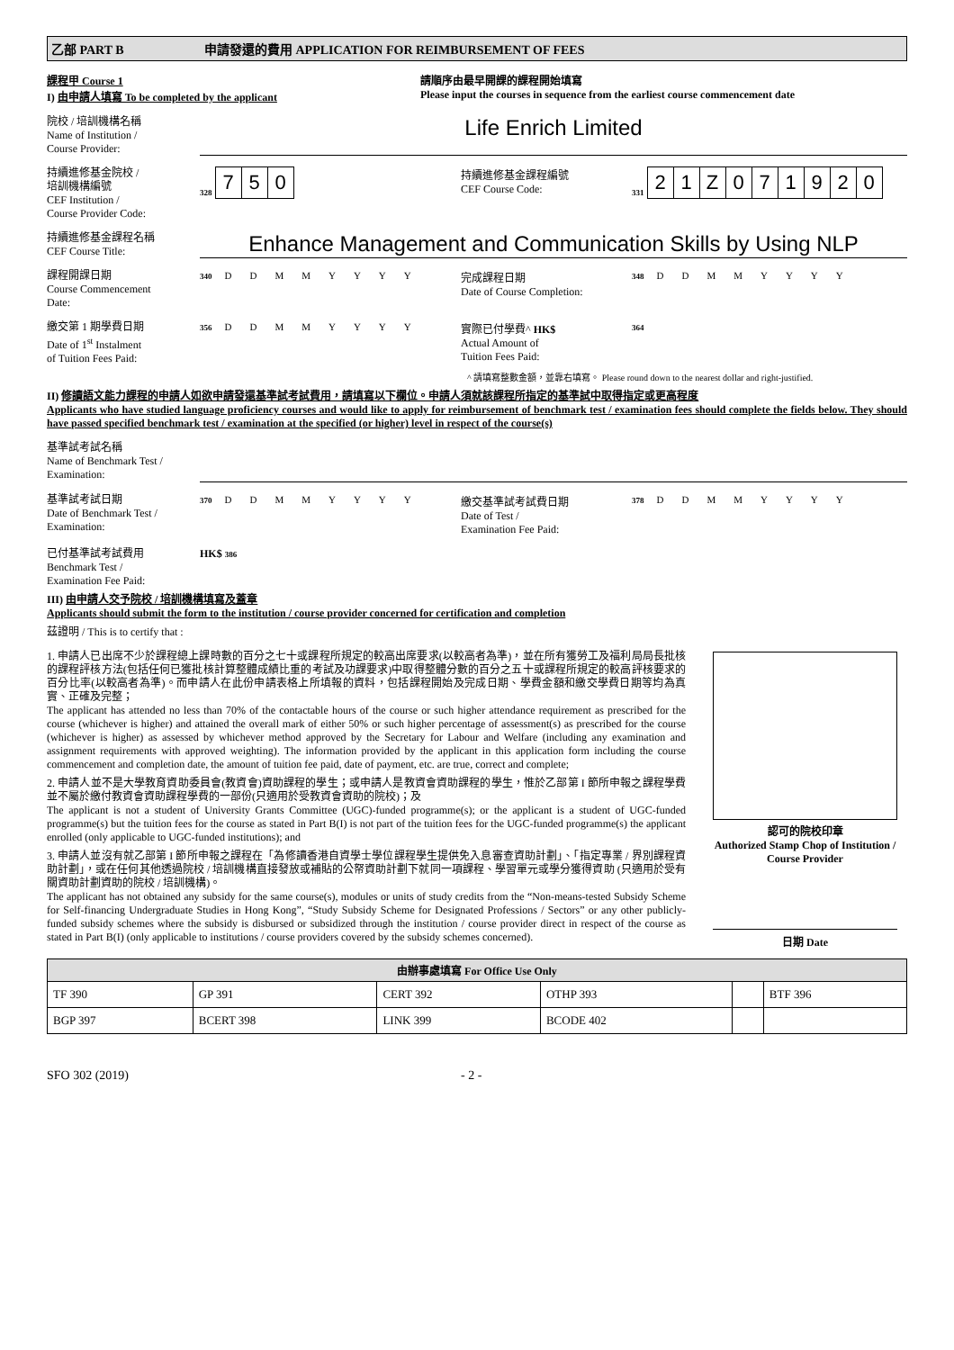乙部 PART B 申請發還的費用 APPLICATION FOR REIMBURSEMENT OF FEES
課程甲 Course 1
I) 由申請人填寫 To be completed by the applicant
請順序由最早開課的課程開始填寫
Please input the courses in sequence from the earliest course commencement date
院校 / 培訓機構名稱
Name of Institution /
Course Provider:
Life Enrich Limited
持續進修基金院校 /
培訓機構編號
CEF Institution /
Course Provider Code:
328 750
持續進修基金課程編號
CEF Course Code:
331 21 Z 071920
持續進修基金課程名稱
CEF Course Title:
Enhance Management and Communication Skills by Using NLP
課程開課日期
Course Commencement
Date:
340 DDMMYYYY
完成課程日期
Date of Course Completion:
348 DDMMYYYY
繳交第 1 期學費日期
Date of 1<sup>st</sup> Instalment
of Tuition Fees Paid:
356 DDMMYYYY
實際已付學費^ HK$
Actual Amount of
Tuition Fees Paid:
364
^ 請填寫整數金額，並靠右填寫。 Please round down to the nearest dollar and right-justified.
II) 修讀語文能力課程的申請人如欲申請發還基準試考試費用，請填寫以下欄位。申請人須就該課程所指定的基準試中取得指定或更高程度
Applicants who have studied language proficiency courses and would like to apply for reimbursement of benchmark test / examination fees should complete the fields below. They should have passed specified benchmark test / examination at the specified (or higher) level in respect of the course(s)
基準試考試名稱
Name of Benchmark Test /
Examination:
基準試考試日期
Date of Benchmark Test /
Examination:
370 DDMMYYYY
繳交基準試考試費日期
Date of Test /
Examination Fee Paid:
378 DDMMYYYY
已付基準試考試費用
Benchmark Test /
Examination Fee Paid:
HK$ 386
III) 由申請人交予院校 / 培訓機構填寫及蓋章
Applicants should submit the form to the institution / course provider concerned for certification and completion
茲證明 / This is to certify that :
1. 申請人已出席不少於課程總上課時數的百分之七十或課程所規定的較高出席要求(以較高者為準)，並在所有獲勞工及福利局局長批核的課程評核方法(包括任何已獲批核計算整體成績比重的考試及功課要求)中取得整體分數的百分之五十或課程所規定的較高評核要求的百分比率(以較高者為準)。而申請人在此份申請表格上所填報的資料，包括課程開始及完成日期、學費金額和繳交學費日期等均為真實、正確及完整；
The applicant has attended no less than 70% of the contactable hours of the course or such higher attendance requirement as prescribed for the course (whichever is higher) and attained the overall mark of either 50% or such higher percentage of assessment(s) as prescribed for the course (whichever is higher) as assessed by whichever method approved by the Secretary for Labour and Welfare (including any examination and assignment requirements with approved weighting). The information provided by the applicant in this application form including the course commencement and completion date, the amount of tuition fee paid, date of payment, etc. are true, correct and complete;
2. 申請人並不是大學教育資助委員會(教資會)資助課程的學生；或申請人是教資會資助課程的學生，惟於乙部第 I 節所申報之課程學費並不屬於繳付教資會資助課程學費的一部份(只適用於受教資會資助的院校)；及
The applicant is not a student of University Grants Committee (UGC)-funded programme(s); or the applicant is a student of UGC-funded programme(s) but the tuition fees for the course as stated in Part B(I) is not part of the tuition fees for the UGC-funded programme(s) the applicant enrolled (only applicable to UGC-funded institutions); and
3. 申請人並沒有就乙部第 I 節所申報之課程在「為修讀香港自資學士學位課程學生提供免入息審查資助計劃」、「指定專業 / 界別課程資助計劃」，或在任何其他透過院校 / 培訓機構直接發放或補貼的公帑資助計劃下就同一項課程、學習單元或學分獲得資助 (只適用於受有關資助計劃資助的院校 / 培訓機構)。
The applicant has not obtained any subsidy for the same course(s), modules or units of study credits from the “Non-means-tested Subsidy Scheme for Self-financing Undergraduate Studies in Hong Kong”, “Study Subsidy Scheme for Designated Professions / Sectors” or any other publicly-funded subsidy schemes where the subsidy is disbursed or subsidized through the institution / course provider direct in respect of the course as stated in Part B(I) (only applicable to institutions / course providers covered by the subsidy schemes concerned).
認可的院校印章
Authorized Stamp Chop of Institution / Course Provider
日期 Date
| 由辦事處填寫 For Office Use Only | | | | | |
| --- | --- | --- | --- | --- | --- |
| TF 390 | GP 391 | CERT 392 | OTHP 393 | | BTF 396 |
| BGP 397 | BCERT 398 | LINK 399 | BCODE 402 | | |
SFO 302 (2019) - 2 -